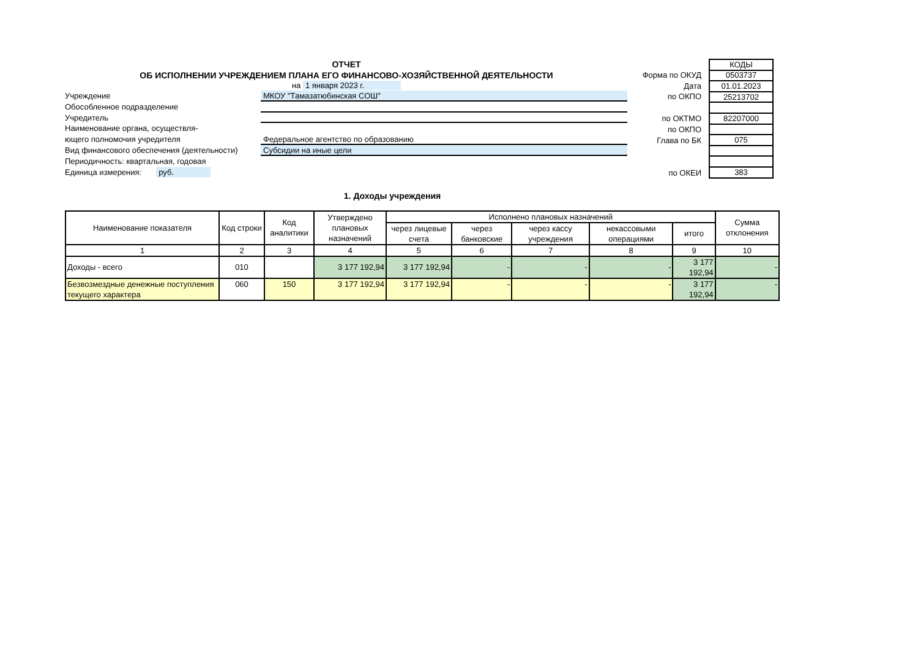ОТЧЕТ
ОБ ИСПОЛНЕНИИ УЧРЕЖДЕНИЕМ ПЛАНА ЕГО ФИНАНСОВО-ХОЗЯЙСТВЕННОЙ ДЕЯТЕЛЬНОСТИ
на 1 января 2023 г.
Учреждение МКОУ "Тамазатюбинская СОШ"
Обособленное подразделение
Учредитель
Наименование органа, осуществля-
ющего полномочия учредителя Федеральное агентство по образованию
Вид финансового обеспечения (деятельности)
Субсидии на иные цели
Периодичность: квартальная, годовая
Единица измерения: руб.
Форма по ОКУД
Дата
по ОКПО
по ОКТМО
по ОКПО
Глава по БК
по ОКЕИ
| КОДЫ |
| 0503737 |
| 01.01.2023 |
| 25213702 |
| 82207000 |
| 075 |
| 383 |
1. Доходы учреждения
| Наименование показателя | Код строки | Код аналитики | Утверждено плановых назначений | Исполнено плановых назначений | | | | | Сумма отклонения |
| --- | --- | --- | --- | --- | --- | --- | --- | --- | --- |
| | | | | через лицевые счета | через банковские | через кассу учреждения | некассовыми операциями | итого | |
| 1 | 2 | 3 | 4 | 5 | 6 | 7 | 8 | 9 | 10 |
| Доходы - всего | 010 | | 3 177 192,94 | 3 177 192,94 | - | - | - | 3 177 192,94 | - |
| Безвозмездные денежные поступления текущего характера | 060 | 150 | 3 177 192,94 | 3 177 192,94 | - | - | - | 3 177 192,94 | - |